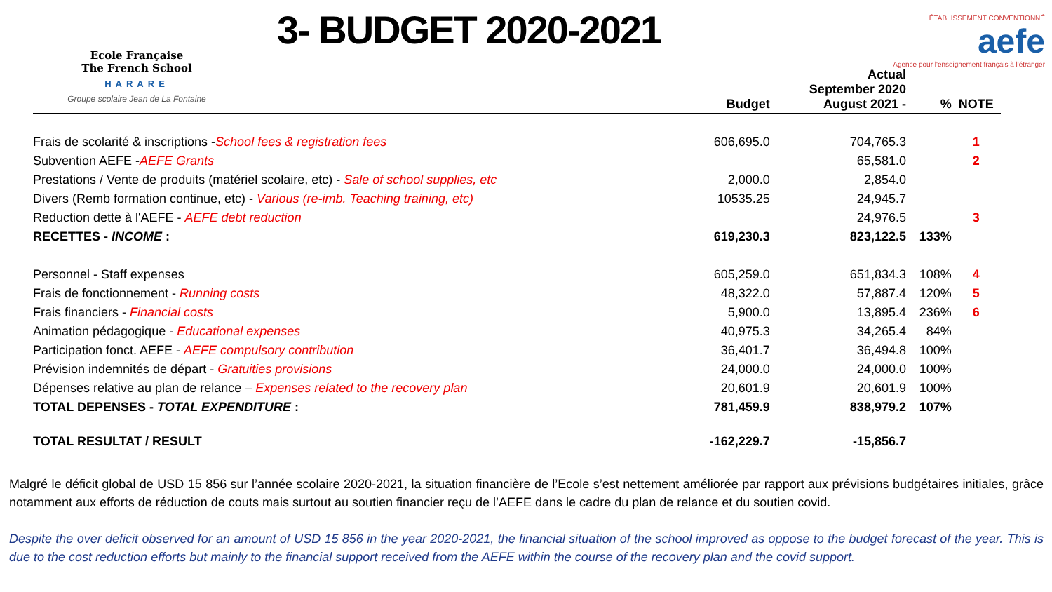Ecole Française
The French School
HARARE
Groupe scolaire Jean de La Fontaine
3- BUDGET 2020-2021
ÉTABLISSEMENT CONVENTIONNÉ
aefe
Agence pour l'enseignement français à l'étranger
| | Budget | Actual September 2020 August 2021 - | % | NOTE |
| --- | --- | --- | --- | --- |
| Frais de scolarité & inscriptions - School fees & registration fees | 606,695.0 | 704,765.3 | | 1 |
| Subvention AEFE - AEFE Grants | | 65,581.0 | | 2 |
| Prestations / Vente de produits (matériel scolaire, etc) - Sale of school supplies, etc | 2,000.0 | 2,854.0 | | |
| Divers (Remb formation continue, etc) - Various (re-imb. Teaching training, etc) | 10535.25 | 24,945.7 | | |
| Reduction dette à l'AEFE - AEFE debt reduction | | 24,976.5 | | 3 |
| RECETTES - INCOME : | 619,230.3 | 823,122.5 | 133% | |
| Personnel - Staff expenses | 605,259.0 | 651,834.3 | 108% | 4 |
| Frais de fonctionnement - Running costs | 48,322.0 | 57,887.4 | 120% | 5 |
| Frais financiers - Financial costs | 5,900.0 | 13,895.4 | 236% | 6 |
| Animation pédagogique - Educational expenses | 40,975.3 | 34,265.4 | 84% | |
| Participation fonct. AEFE - AEFE compulsory contribution | 36,401.7 | 36,494.8 | 100% | |
| Prévision indemnités de départ - Gratuities provisions | 24,000.0 | 24,000.0 | 100% | |
| Dépenses relative au plan de relance – Expenses related to the recovery plan | 20,601.9 | 20,601.9 | 100% | |
| TOTAL DEPENSES - TOTAL EXPENDITURE : | 781,459.9 | 838,979.2 | 107% | |
| TOTAL RESULTAT / RESULT | -162,229.7 | -15,856.7 | | |
Malgré le déficit global de USD 15 856 sur l’année scolaire 2020-2021, la situation financière de l’Ecole s’est nettement améliorée par rapport aux prévisions budgétaires initiales, grâce notamment aux efforts de réduction de couts mais surtout au soutien financier reçu de l’AEFE dans le cadre du plan de relance et du soutien covid.
Despite the over deficit observed for an amount of USD 15 856 in the year 2020-2021, the financial situation of the school improved as oppose to the budget forecast of the year. This is due to the cost reduction efforts but mainly to the financial support received from the AEFE within the course of the recovery plan and the covid support.